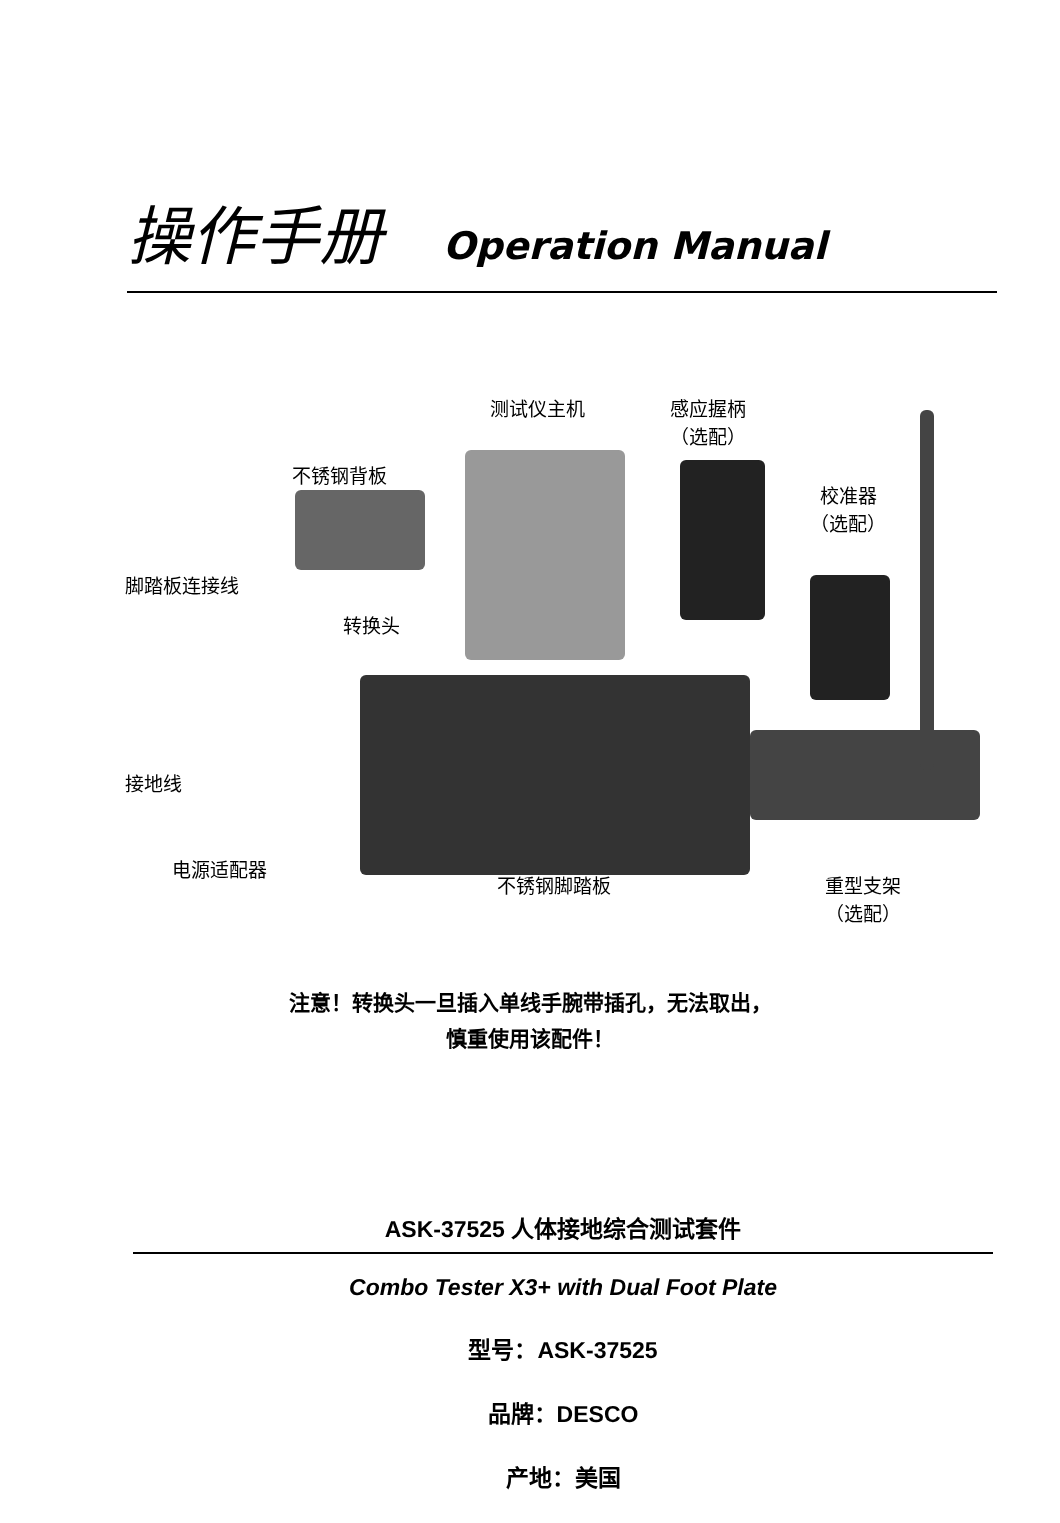操作手册 Operation Manual
测试仪主机
感应握柄
（选配）
不锈钢背板
校准器
（选配）
脚踏板连接线
转换头
接地线
电源适配器
不锈钢脚踏板
重型支架
（选配）
注意！转换头一旦插入单线手腕带插孔，无法取出，
慎重使用该配件！
ASK-37525 人体接地综合测试套件
Combo Tester X3+ with Dual Foot Plate
型号：ASK-37525
品牌：DESCO
产地：美国